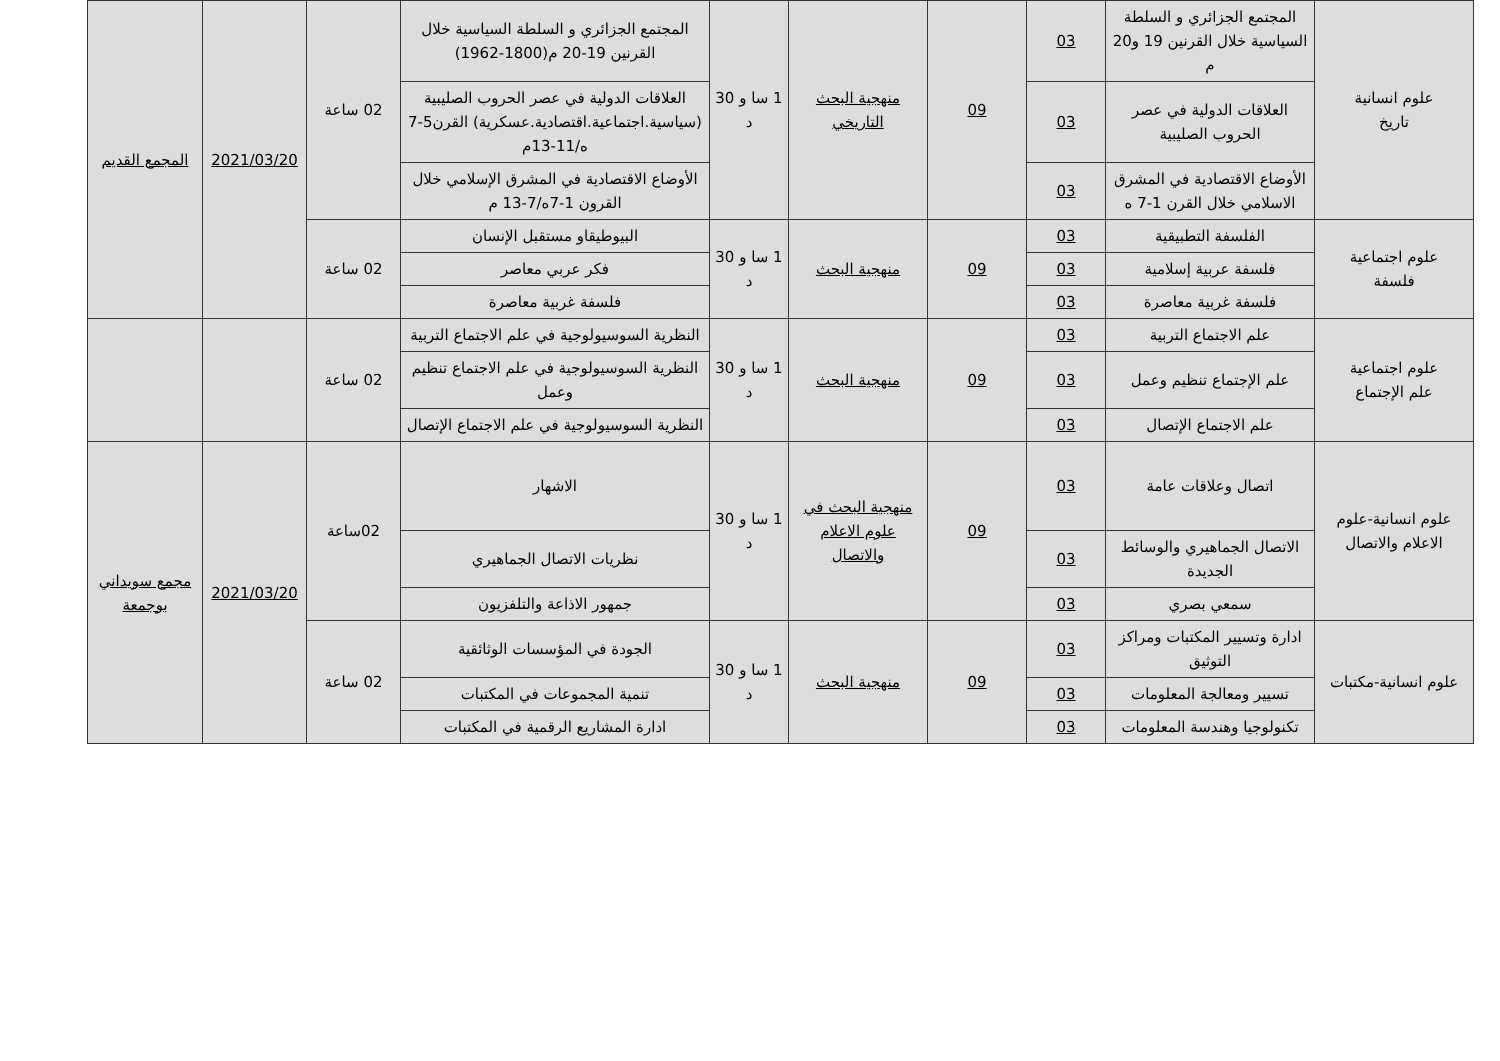| علوم انسانية تاريخ | المجتمع الجزائري و السلطة السياسية خلال القرنين 19 و20 م | 03 | 09 | منهجية البحث التاريخي | 1 سا و 30 د | المجتمع الجزائري و السلطة السياسية خلال القرنين 19-20 م(1800-1962) | 02 ساعة | 2021/03/20 | المجمع القديم |
| | العلاقات الدولية في عصر الحروب الصليبية | 03 | | | | العلاقات الدولية في عصر الحروب الصليبية (سياسية.اجتماعية.اقتصادية.عسكرية) القرن5-7 ه/11-13م | | | |
| | الأوضاع الاقتصادية في المشرق الاسلامي خلال القرن 1-7 ه | 03 | | | | الأوضاع الاقتصادية في المشرق الإسلامي خلال القرون 1-7ه/7-13 م | | | |
| علوم اجتماعية فلسفة | الفلسفة التطبيقية | 03 | 09 | منهجية البحث | 1 سا و 30 د | البيوطيقاو مستقبل الإنسان | 02 ساعة | | |
| | فلسفة عربية إسلامية | 03 | | | | فكر عربي معاصر | | | |
| | فلسفة غربية معاصرة | 03 | | | | فلسفة غربية معاصرة | | | |
| علوم اجتماعية علم الإجتماع | علم الاجتماع التربية | 03 | 09 | منهجية البحث | 1 سا و 30 د | النظرية السوسيولوجية في علم الاجتماع التربية | 02 ساعة | | |
| | علم الإجتماع تنظيم وعمل | 03 | | | | النظرية السوسيولوجية في علم الاجتماع تنظيم وعمل | | | |
| | علم الاجتماع الإتصال | 03 | | | | النظرية السوسيولوجية في علم الاجتماع الإتصال | | | |
| علوم انسانية-علوم الاعلام والاتصال | اتصال وعلاقات عامة | 03 | 09 | منهجية البحث في علوم الاعلام والاتصال | 1 سا و 30 د | الاشهار | 02ساعة | 2021/03/20 | مجمع سويداني بوجمعة |
| | الاتصال الجماهيري والوسائط الجديدة | 03 | | | | نظريات الاتصال الجماهيري | | | |
| | سمعي بصري | 03 | | | | جمهور الاذاعة والتلفزيون | | | |
| علوم انسانية-مكتبات | ادارة وتسيير المكتبات ومراكز التوثيق | 03 | 09 | منهجية البحث | 1 سا و 30 د | الجودة في المؤسسات الوثائقية | 02 ساعة | | |
| | تسيير ومعالجة المعلومات | 03 | | | | تنمية المجموعات في المكتبات | | | |
| | تكنولوجيا وهندسة المعلومات | 03 | | | | ادارة المشاريع الرقمية في المكتبات | | | |